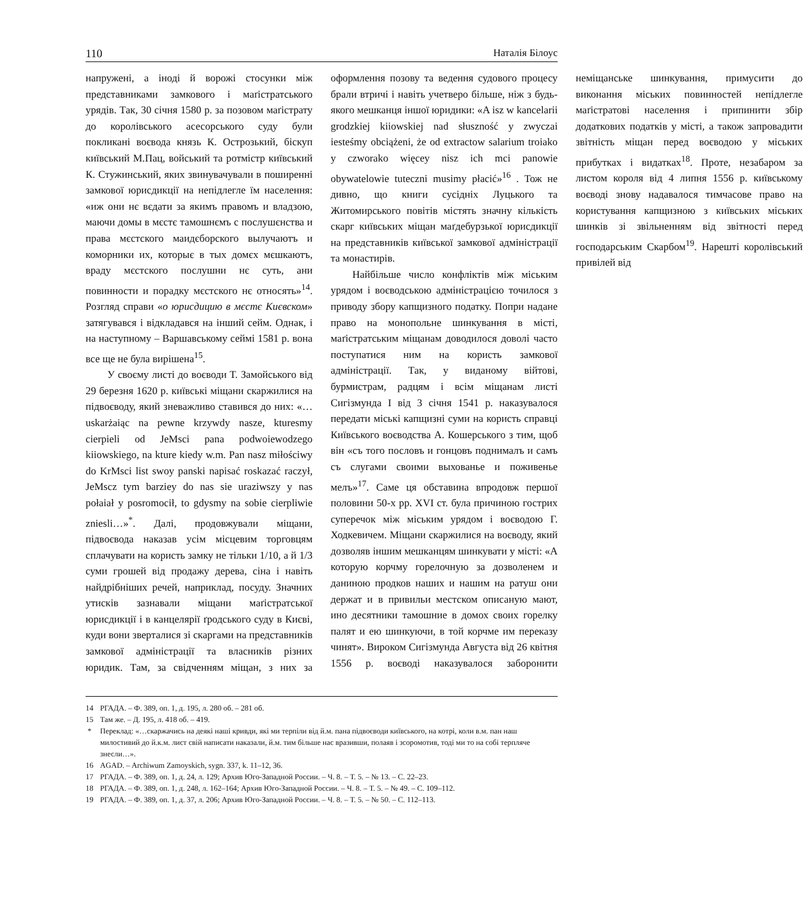110 Наталія Білоус
напружені, а іноді й ворожі стосунки між представниками замкового і маґістратського урядів. Так, 30 січня 1580 р. за позовом маґістрату до королівського асесорського суду були покликані воєвода князь К. Острозький, біскуп київський М.Пац, войський та ротмістр київський К. Стужинський, яких звинувачували в поширенні замкової юрисдикції на непідлеглe їм населення: «иж они нє вєдати за якимъ правомъ и владзою, маючи домы в мєстє тамошнємъ с послушєнства и права мєстского маидєборского вылучаютъ и коморники их, которыє в тых домєх мєшкаютъ, враду мєстского послушни нє суть, ани повинности и порадку мєстского нє относять»<sup>14</sup>. Розгляд справи «о юрисдицию в мєстє Києвском» затягувався і відкладався на інший сейм. Однак, і на наступному – Варшавському сеймі 1581 р. вона все ще не була вирішена<sup>15</sup>.
У своєму листі до воєводи Т. Замойського від 29 березня 1620 р. київські міщани скаржилися на підвоєводу, який зневажливо ставився до них: «…uskarżaiąc na pewne krzywdy nasze, kturesmy cierpieli od JeMsci pana podwoiewodzego kiiowskiego, na kture kiedy w.m. Pan nasz miłościwy do KrMsci list swoy panski napisać roskazać raczył, JeMscz tym barziey do nas sie uraziwszy y nas połaiał y posromocił, to gdysmy na sobie cierpliwie zniesli…»<sup>*</sup>. Далі, продовжували міщани, підвоєвода наказав усім місцевим торговцям сплачувати на користь замку не тільки 1/10, а й 1/3 суми грошей від продажу дерева, сіна і навіть найдрібніших речей, наприклад, посуду. Значних утисків зазнавали міщани маґістратської юрисдикції і в канцелярії ґродського суду в Києві, куди вони зверталися зі скаргами на представників замкової адміністрації та власників різних юридик. Там, за свідченням міщан, з них за оформлення позову та ведення судового процесу брали втричі і навіть учетверо більше, ніж з будь-якого мешканця іншої юридики: «A isz w kancelarii grodzkiej kiiowskiej nad słuszność y zwyczai iesteśmy obciążeni, że od extractow salarium troiako y czworako więcey nisz ich mci panowie obywatelowie tuteczni musimy płacić»<sup>16</sup> . Тож не дивно, що книги сусідніх Луцького та Житомирського повітів містять значну кількість скарг київських міщан маґдебурзької юрисдикції на представників київської замкової адміністрації та монастирів.
Найбільше число конфліктів між міським урядом і воєводською адміністрацією точилося з приводу збору капщизного податку. Попри надане право на монопольне шинкування в місті, маґістратським міщанам доводилося доволі часто поступатися ним на користь замкової адміністрації. Так, у виданому війтові, бурмистрам, радцям і всім міщанам листі Сигізмунда I від 3 січня 1541 р. наказувалося передати міські капщизні суми на користь справці Київського воєводства А. Кошерського з тим, щоб він «съ того пословъ и гонцовъ поднималъ и самъ съ слугами своими выхованье и поживенье мелъ»<sup>17</sup>. Саме ця обставина впродовж першої половини 50-х рр. XVI ст. була причиною гострих суперечок між міським урядом і воєводою Г. Ходкевичем. Міщани скаржилися на воєводу, який дозволяв іншим мешканцям шинкувати у місті: «А которую корчму горелочную за дозволенем и даниною продков наших и нашим на ратуш они держат и в привильи местском описаную мают, ино десятники тамошние в домох своих горелку палят и ею шинкуючи, в той корчме им переказу чинят». Вироком Сигізмунда Августа від 26 квітня 1556 р. воєводі наказувалося заборонити неміщанське шинкування, примусити до виконання міських повинностей непідлегле маґістратові населення і припинити збір додаткових податків у місті, а також запровадити звітність міщан перед воєводою у міських прибутках і видатках<sup>18</sup>. Проте, незабаром за листом короля від 4 липня 1556 р. київському воєводі знову надавалося тимчасове право на користування капщизною з київських міських шинків зі звільненням від звітності перед господарським Скарбом<sup>19</sup>. Нарешті королівський привілей від
14 РГАДА. – Ф. 389, оп. 1, д. 195, л. 280 об. – 281 об.
15 Там же. – Д. 195, л. 418 об. – 419.
* Переклад: «…скаржачись на деякі наші кривди, які ми терпіли від й.м. пана підвоєводи київського, на котрі, коли в.м. пан наш милостивий до й.к.м. лист свій написати наказали, й.м. тим більше нас вразивши, полаяв і зсоромотив, тоді ми то на собі терпляче знесли…».
16 AGAD. – Archiwum Zamoyskich, sygn. 337, k. 11–12, 36.
17 РГАДА. – Ф. 389, оп. 1, д. 24, л. 129; Архив Юго-Западной России. – Ч. 8. – Т. 5. – № 13. – С. 22–23.
18 РГАДА. – Ф. 389, оп. 1, д. 248, л. 162–164; Архив Юго-Западной России. – Ч. 8. – Т. 5. – № 49. – С. 109–112.
19 РГАДА. – Ф. 389, оп. 1, д. 37, л. 206; Архив Юго-Западной России. – Ч. 8. – Т. 5. – № 50. – С. 112–113.